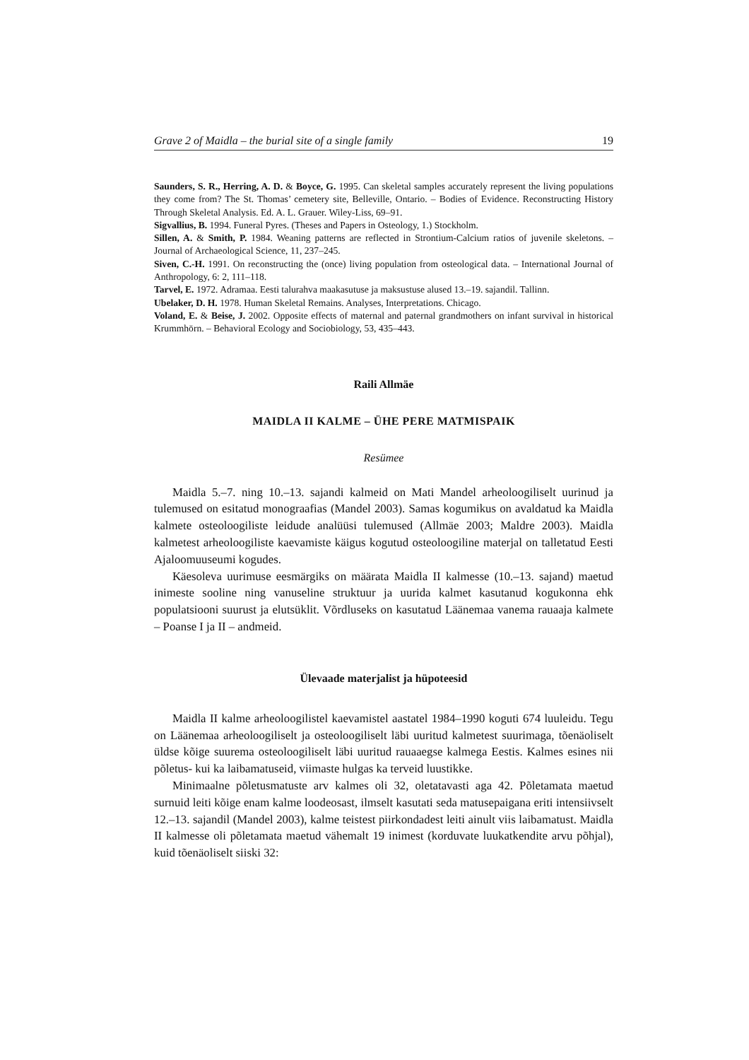Grave 2 of Maidla – the burial site of a single family 19
Saunders, S. R., Herring, A. D. & Boyce, G. 1995. Can skeletal samples accurately represent the living populations they come from? The St. Thomas’ cemetery site, Belleville, Ontario. – Bodies of Evidence. Reconstructing History Through Skeletal Analysis. Ed. A. L. Grauer. Wiley-Liss, 69–91.
Sigvallius, B. 1994. Funeral Pyres. (Theses and Papers in Osteology, 1.) Stockholm.
Sillen, A. & Smith, P. 1984. Weaning patterns are reflected in Strontium-Calcium ratios of juvenile skeletons. – Journal of Archaeological Science, 11, 237–245.
Siven, C.-H. 1991. On reconstructing the (once) living population from osteological data. – International Journal of Anthropology, 6: 2, 111–118.
Tarvel, E. 1972. Adramaa. Eesti talurahva maakasutuse ja maksustuse alused 13.–19. sajandil. Tallinn.
Ubelaker, D. H. 1978. Human Skeletal Remains. Analyses, Interpretations. Chicago.
Voland, E. & Beise, J. 2002. Opposite effects of maternal and paternal grandmothers on infant survival in historical Krummhörn. – Behavioral Ecology and Sociobiology, 53, 435–443.
Raili Allmäe
MAIDLA II KALME – ÜHE PERE MATMISPAIK
Resümee
Maidla 5.–7. ning 10.–13. sajandi kalmeid on Mati Mandel arheoloogiliselt uurinud ja tulemused on esitatud monograafias (Mandel 2003). Samas kogumikus on avaldatud ka Maidla kalmete osteoloogiliste leidude analüüsi tulemused (Allmäe 2003; Maldre 2003). Maidla kalmetest arheoloogiliste kaevamiste käigus kogutud osteoloogiline materjal on talletatud Eesti Ajaloomuuseumi kogudes.
Käesoleva uurimuse eesmärgiks on määrata Maidla II kalmesse (10.–13. sajand) maetud inimeste sooline ning vanuseline struktuur ja uurida kalmet kasutanud kogukonna ehk populatsiooni suurust ja elutsüklit. Võrdluseks on kasutatud Läänemaa vanema rauaaja kalmete – Poanse I ja II – andmeid.
Ülevaade materjalist ja hüpoteesid
Maidla II kalme arheoloogilistel kaevamistel aastatel 1984–1990 koguti 674 luuleidu. Tegu on Läänemaa arheoloogiliselt ja osteoloogiliselt läbi uuritud kalmetest suurimaga, tõenäoliselt üldse kõige suurema osteoloogiliselt läbi uuritud rauaaegse kalmega Eestis. Kalmes esines nii põletus- kui ka laibamatuseid, viimaste hulgas ka terveid luustikke.
Minimaalne põletusmatuste arv kalmes oli 32, oletatavasti aga 42. Põletamata maetud surnuid leiti kõige enam kalme loodeosast, ilmselt kasutati seda matusepaigana eriti intensiivselt 12.–13. sajandil (Mandel 2003), kalme teistest piirkondadest leiti ainult viis laibamatust. Maidla II kalmesse oli põletamata maetud vähemalt 19 inimest (korduvate luukatkendite arvu põhjal), kuid tõenäoliselt siiski 32: